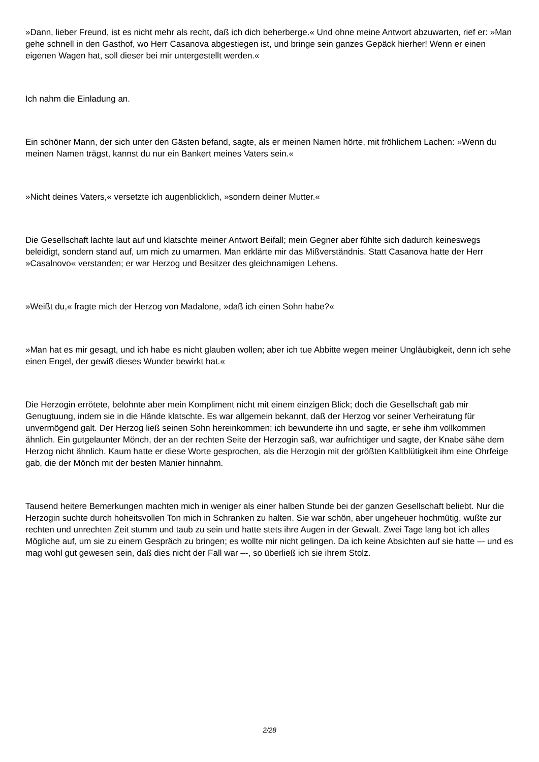»Dann, lieber Freund, ist es nicht mehr als recht, daß ich dich beherberge.« Und ohne meine Antwort abzuwarten, rief er: »Man gehe schnell in den Gasthof, wo Herr Casanova abgestiegen ist, und bringe sein ganzes Gepäck hierher! Wenn er einen eigenen Wagen hat, soll dieser bei mir untergestellt werden.«
Ich nahm die Einladung an.
Ein schöner Mann, der sich unter den Gästen befand, sagte, als er meinen Namen hörte, mit fröhlichem Lachen: »Wenn du meinen Namen trägst, kannst du nur ein Bankert meines Vaters sein.«
»Nicht deines Vaters,« versetzte ich augenblicklich, »sondern deiner Mutter.«
Die Gesellschaft lachte laut auf und klatschte meiner Antwort Beifall; mein Gegner aber fühlte sich dadurch keineswegs beleidigt, sondern stand auf, um mich zu umarmen. Man erklärte mir das Mißverständnis. Statt Casanova hatte der Herr »Casalnovo« verstanden; er war Herzog und Besitzer des gleichnamigen Lehens.
»Weißt du,« fragte mich der Herzog von Madalone, »daß ich einen Sohn habe?«
»Man hat es mir gesagt, und ich habe es nicht glauben wollen; aber ich tue Abbitte wegen meiner Ungläubigkeit, denn ich sehe einen Engel, der gewiß dieses Wunder bewirkt hat.«
Die Herzogin errötete, belohnte aber mein Kompliment nicht mit einem einzigen Blick; doch die Gesellschaft gab mir Genugtuung, indem sie in die Hände klatschte. Es war allgemein bekannt, daß der Herzog vor seiner Verheiratung für unvermögend galt. Der Herzog ließ seinen Sohn hereinkommen; ich bewunderte ihn und sagte, er sehe ihm vollkommen ähnlich. Ein gutgelaunter Mönch, der an der rechten Seite der Herzogin saß, war aufrichtiger und sagte, der Knabe sähe dem Herzog nicht ähnlich. Kaum hatte er diese Worte gesprochen, als die Herzogin mit der größten Kaltblütigkeit ihm eine Ohrfeige gab, die der Mönch mit der besten Manier hinnahm.
Tausend heitere Bemerkungen machten mich in weniger als einer halben Stunde bei der ganzen Gesellschaft beliebt. Nur die Herzogin suchte durch hoheitsvollen Ton mich in Schranken zu halten. Sie war schön, aber ungeheuer hochmütig, wußte zur rechten und unrechten Zeit stumm und taub zu sein und hatte stets ihre Augen in der Gewalt. Zwei Tage lang bot ich alles Mögliche auf, um sie zu einem Gespräch zu bringen; es wollte mir nicht gelingen. Da ich keine Absichten auf sie hatte –- und es mag wohl gut gewesen sein, daß dies nicht der Fall war –-, so überließ ich sie ihrem Stolz.
2/28